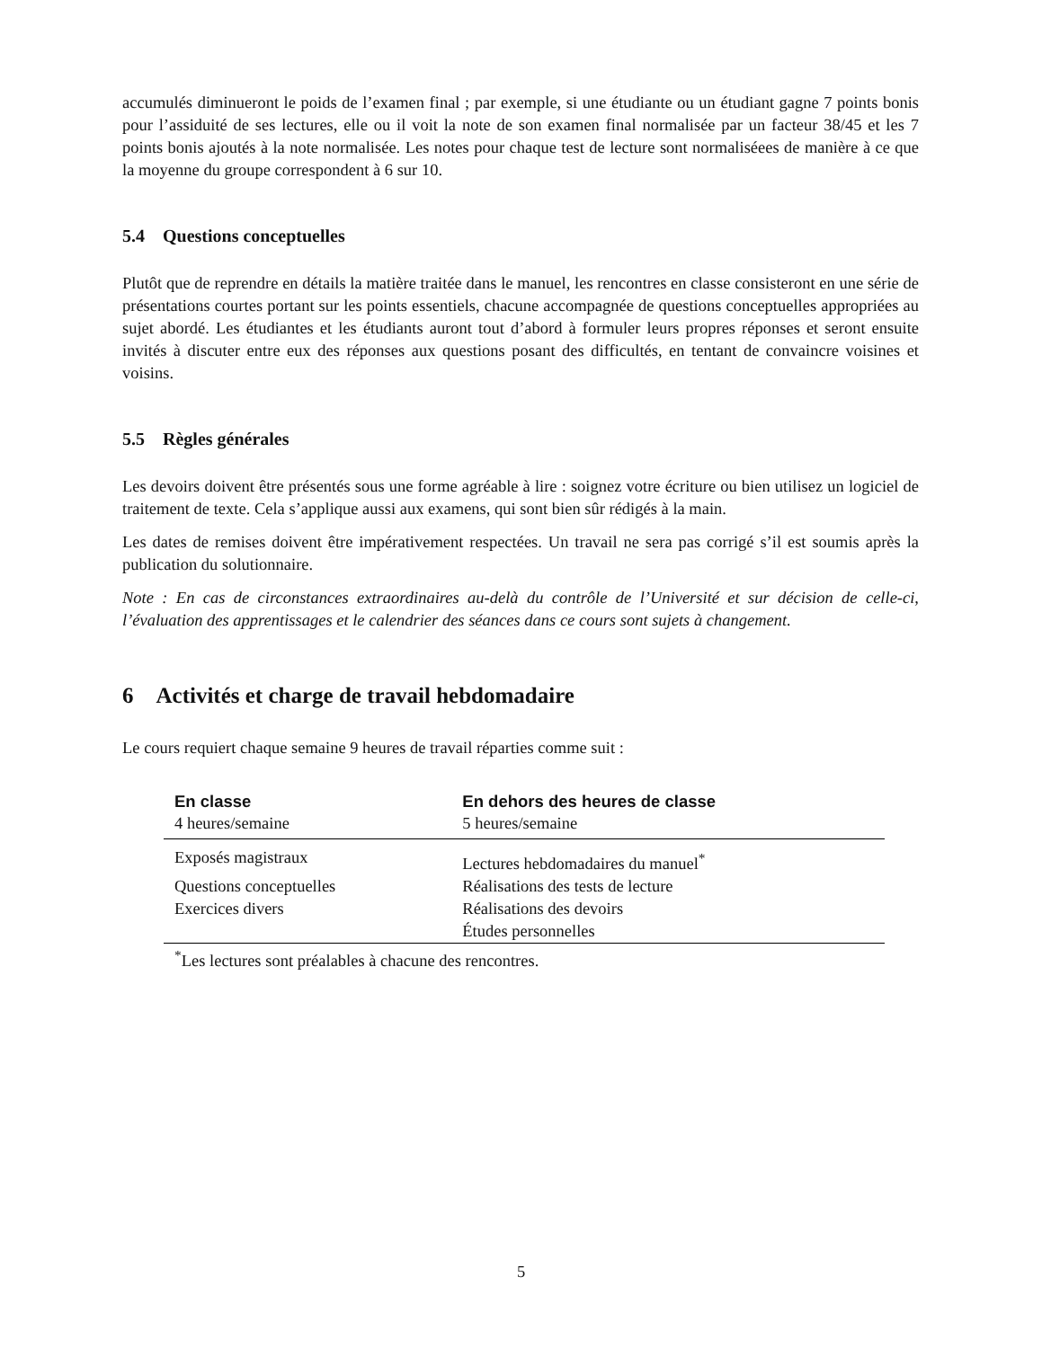accumulés diminueront le poids de l’examen final ; par exemple, si une étudiante ou un étudiant gagne 7 points bonis pour l’assiduité de ses lectures, elle ou il voit la note de son examen final normalisée par un facteur 38/45 et les 7 points bonis ajoutés à la note normalisée. Les notes pour chaque test de lecture sont normaliséees de manière à ce que la moyenne du groupe correspondent à 6 sur 10.
5.4 Questions conceptuelles
Plutôt que de reprendre en détails la matière traitée dans le manuel, les rencontres en classe consisteront en une série de présentations courtes portant sur les points essentiels, chacune accompagnée de questions conceptuelles appropriées au sujet abordé. Les étudiantes et les étudiants auront tout d’abord à formuler leurs propres réponses et seront ensuite invités à discuter entre eux des réponses aux questions posant des difficultés, en tentant de convaincre voisines et voisins.
5.5 Règles générales
Les devoirs doivent être présentés sous une forme agréable à lire : soignez votre écriture ou bien utilisez un logiciel de traitement de texte. Cela s’applique aussi aux examens, qui sont bien sûr rédigés à la main.
Les dates de remises doivent être impérativement respectées. Un travail ne sera pas corrigé s’il est soumis après la publication du solutionnaire.
Note : En cas de circonstances extraordinaires au-delà du contrôle de l’Université et sur décision de celle-ci, l’évaluation des apprentissages et le calendrier des séances dans ce cours sont sujets à changement.
6 Activités et charge de travail hebdomadaire
Le cours requiert chaque semaine 9 heures de travail réparties comme suit :
| En classe | En dehors des heures de classe |
| --- | --- |
| 4 heures/semaine | 5 heures/semaine |
| Exposés magistraux | Lectures hebdomadaires du manuel<sup>*</sup> |
| Questions conceptuelles | Réalisations des tests de lecture |
| Exercices divers | Réalisations des devoirs |
| | Études personnelles |
| <sup>*</sup> Les lectures sont préalables à chacune des rencontres. | |
5